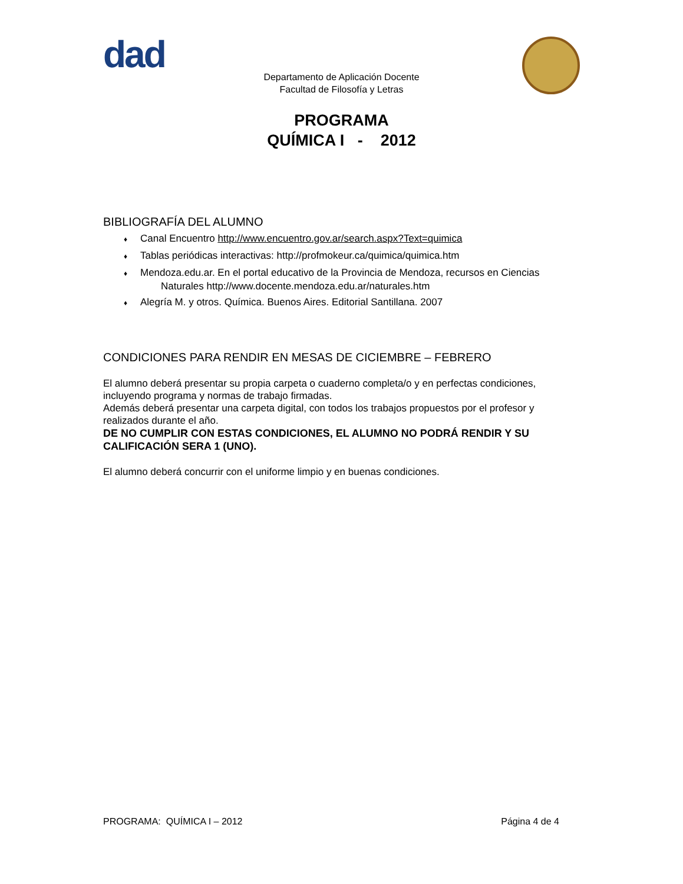dad
Departamento de Aplicación Docente
Facultad de Filosofía y Letras
PROGRAMA
QUÍMICA I - 2012
BIBLIOGRAFÍA DEL ALUMNO
♦ Canal Encuentro http://www.encuentro.gov.ar/search.aspx?Text=quimica
♦ Tablas periódicas interactivas: http://profmokeur.ca/quimica/quimica.htm
♦ Mendoza.edu.ar. En el portal educativo de la Provincia de Mendoza, recursos en Ciencias
Naturales http://www.docente.mendoza.edu.ar/naturales.htm
♦ Alegría M. y otros. Química. Buenos Aires. Editorial Santillana. 2007
CONDICIONES PARA RENDIR EN MESAS DE CICIEMBRE – FEBRERO
El alumno deberá presentar su propia carpeta o cuaderno completa/o y en perfectas condiciones, incluyendo programa y normas de trabajo firmadas.
Además deberá presentar una carpeta digital, con todos los trabajos propuestos por el profesor y realizados durante el año.
DE NO CUMPLIR CON ESTAS CONDICIONES, EL ALUMNO NO PODRÁ RENDIR Y SU CALIFICACIÓN SERA 1 (UNO).
El alumno deberá concurrir con el uniforme limpio y en buenas condiciones.
PROGRAMA: QUÍMICA I – 2012 Página 4 de 4